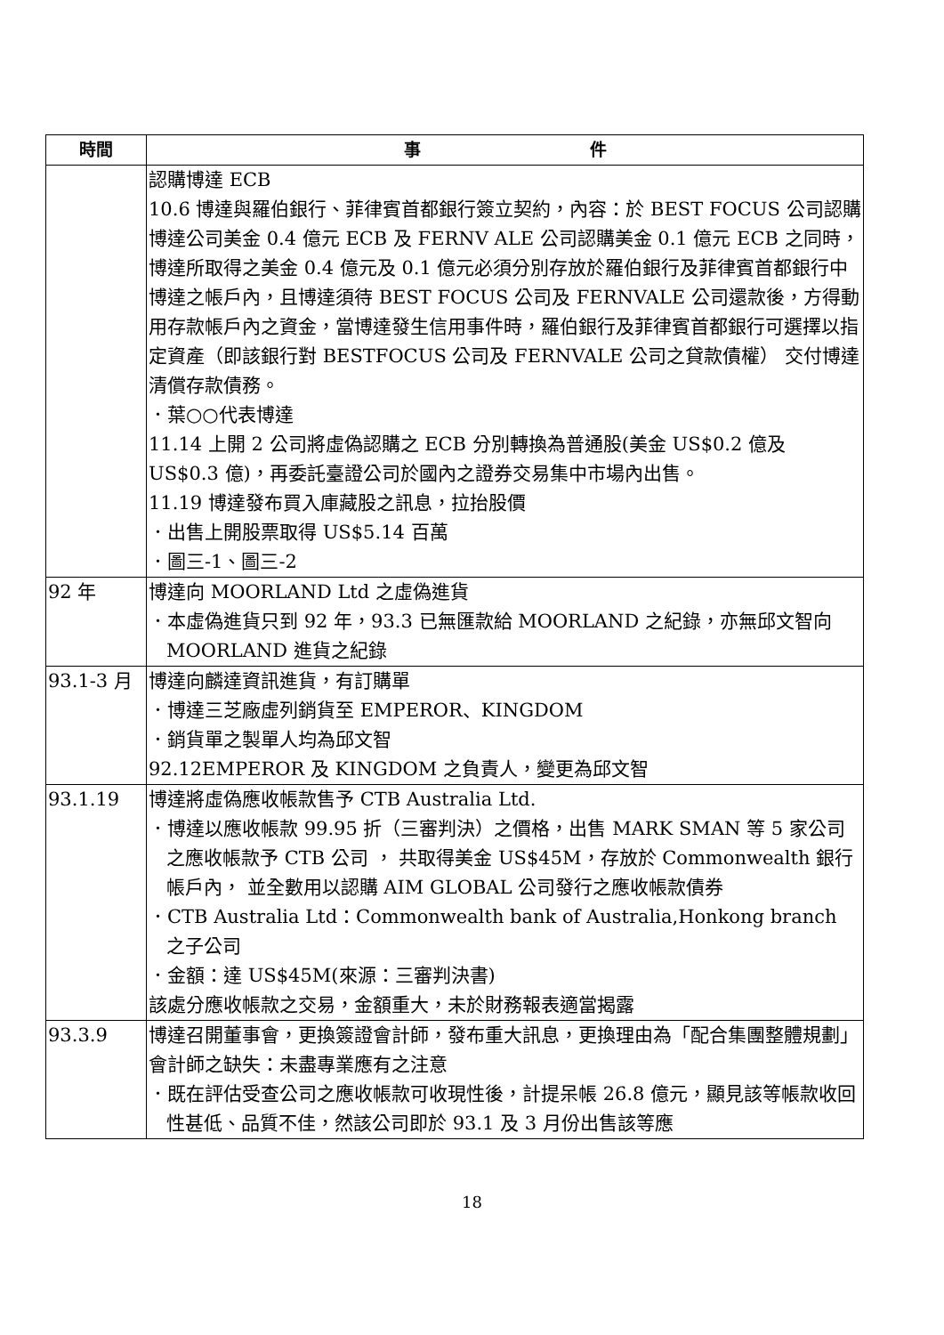| 時間 | 事 件 |
| --- | --- |
| | 認購博達 ECB 10.6 博達與羅伯銀行、菲律賓首都銀行簽立契約，內容：於 BEST FOCUS 公司認購博達公司美金 0.4 億元 ECB 及 FERNV ALE 公司認購美金 0.1 億元 ECB 之同時，博達所取得之美金 0.4 億元及 0.1 億元必須分別存放於羅伯銀行及菲律賓首都銀行中博達之帳戶內，且博達須待 BEST FOCUS 公司及 FERNVALE 公司還款後，方得動用存款帳戶內之資金，當博達發生信用事件時，羅伯銀行及菲律賓首都銀行可選擇以指定資產（即該銀行對 BESTFOCUS 公司及 FERNVALE 公司之貸款債權） 交付博達清償存款債務。 ．葉○○代表博達 11.14 上開 2 公司將虛偽認購之 ECB 分別轉換為普通股(美金 US$0.2 億及 US$0.3 億)，再委託臺證公司於國內之證券交易集中市場內出售。 11.19 博達發布買入庫藏股之訊息，拉抬股價 ．出售上開股票取得 US$5.14 百萬 ．圖三-1、圖三-2 |
| 92 年 | 博達向 MOORLAND Ltd 之虛偽進貨 ．本虛偽進貨只到 92 年，93.3 已無匯款給 MOORLAND 之紀錄，亦無邱文智向 MOORLAND 進貨之紀錄 |
| 93.1-3 月 | 博達向麟達資訊進貨，有訂購單 ．博達三芝廠虛列銷貨至 EMPEROR、KINGDOM ．銷貨單之製單人均為邱文智 92.12EMPEROR 及 KINGDOM 之負責人，變更為邱文智 |
| 93.1.19 | 博達將虛偽應收帳款售予 CTB Australia Ltd. ．博達以應收帳款 99.95 折（三審判決）之價格，出售 MARK SMAN 等 5 家公司之應收帳款予 CTB 公司 ， 共取得美金 US$45M，存放於 Commonwealth 銀行帳戶內， 並全數用以認購 AIM GLOBAL 公司發行之應收帳款債券 ．CTB Australia Ltd：Commonwealth bank of Australia,Honkong branch 之子公司 ．金額：達 US$45M(來源：三審判決書) 該處分應收帳款之交易，金額重大，未於財務報表適當揭露 |
| 93.3.9 | 博達召開董事會，更換簽證會計師，發布重大訊息，更換理由為「配合集團整體規劃」 會計師之缺失：未盡專業應有之注意 ．既在評估受查公司之應收帳款可收現性後，計提呆帳 26.8 億元，顯見該等帳款收回性甚低、品質不佳，然該公司即於 93.1 及 3 月份出售該等應 |
18